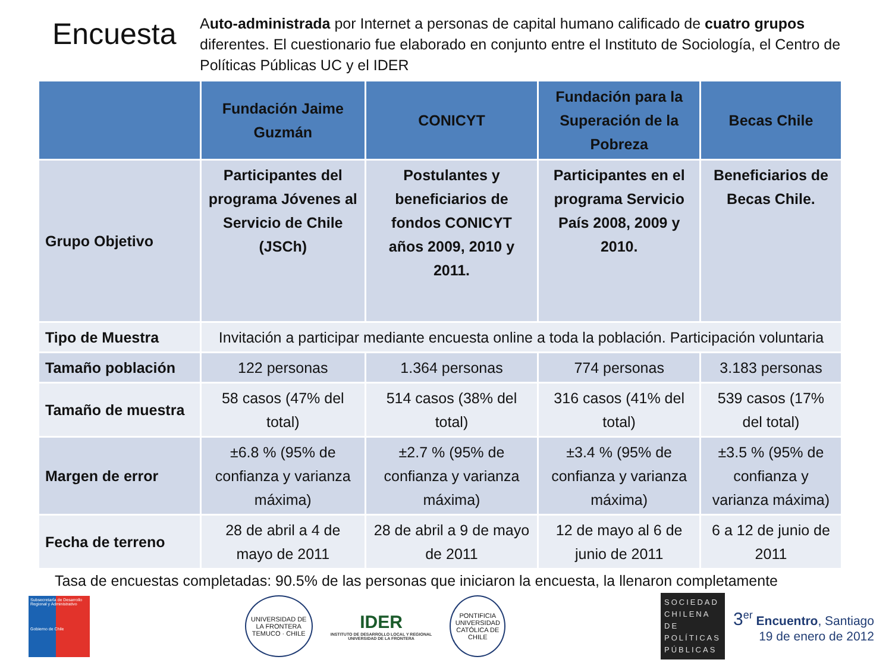Encuesta
Auto-administrada por Internet a personas de capital humano calificado de cuatro grupos diferentes. El cuestionario fue elaborado en conjunto entre el Instituto de Sociología, el Centro de Políticas Públicas UC y el IDER
| | Fundación Jaime Guzmán | CONICYT | Fundación para la Superación de la Pobreza | Becas Chile |
| --- | --- | --- | --- | --- |
| Grupo Objetivo | Participantes del programa Jóvenes al Servicio de Chile (JSCh) | Postulantes y beneficiarios de fondos CONICYT años 2009, 2010 y 2011. | Participantes en el programa Servicio País 2008, 2009 y 2010. | Beneficiarios de Becas Chile. |
| Tipo de Muestra | Invitación a participar mediante encuesta online a toda la población. Participación voluntaria | | | |
| Tamaño población | 122 personas | 1.364 personas | 774 personas | 3.183 personas |
| Tamaño de muestra | 58 casos (47% del total) | 514 casos (38% del total) | 316 casos (41% del total) | 539 casos (17% del total) |
| Margen de error | ±6.8 % (95% de confianza y varianza máxima) | ±2.7 % (95% de confianza y varianza máxima) | ±3.4 % (95% de confianza y varianza máxima) | ±3.5 % (95% de confianza y varianza máxima) |
| Fecha de terreno | 28 de abril a 4 de mayo de 2011 | 28 de abril a 9 de mayo de 2011 | 12 de mayo al 6 de junio de 2011 | 6 a 12 de junio de 2011 |
Tasa de encuestas completadas: 90.5% de las personas que iniciaron la encuesta, la llenaron completamente
Subsecretaría de Desarrollo Regional y Administrativo
Gobierno de Chile
UNIVERSIDAD DE LA FRONTERA
TEMUCO · CHILE
IDER
INSTITUTO DE DESARROLLO LOCAL Y REGIONAL
UNIVERSIDAD DE LA FRONTERA
PONTIFICIA UNIVERSIDAD CATÓLICA DE CHILE
SOCIEDAD CHILENA DE POLÍTICAS PÚBLICAS
3<sup>er</sup> Encuentro, Santiago
19 de enero de 2012